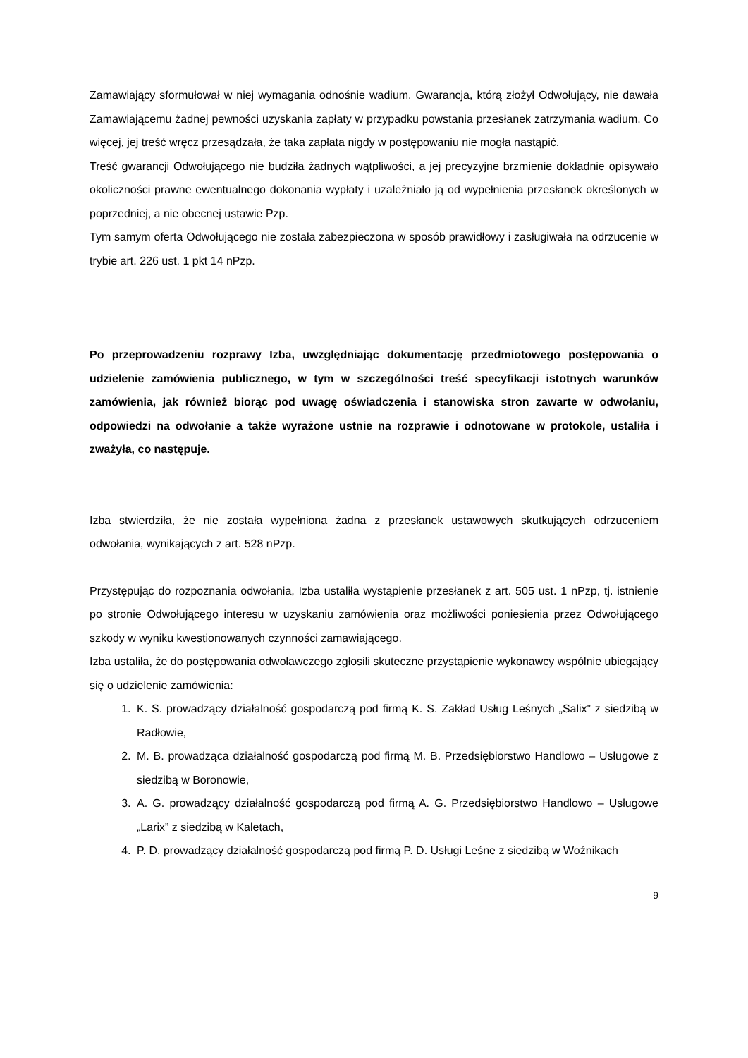Zamawiający sformułował w niej wymagania odnośnie wadium. Gwarancja, którą złożył Odwołujący, nie dawała Zamawiającemu żadnej pewności uzyskania zapłaty w przypadku powstania przesłanek zatrzymania wadium. Co więcej, jej treść wręcz przesądzała, że taka zapłata nigdy w postępowaniu nie mogła nastąpić.
Treść gwarancji Odwołującego nie budziła żadnych wątpliwości, a jej precyzyjne brzmienie dokładnie opisywało okoliczności prawne ewentualnego dokonania wypłaty i uzależniało ją od wypełnienia przesłanek określonych w poprzedniej, a nie obecnej ustawie Pzp.
Tym samym oferta Odwołującego nie została zabezpieczona w sposób prawidłowy i zasługiwała na odrzucenie w trybie art. 226 ust. 1 pkt 14 nPzp.
Po przeprowadzeniu rozprawy Izba, uwzględniając dokumentację przedmiotowego postępowania o udzielenie zamówienia publicznego, w tym w szczególności treść specyfikacji istotnych warunków zamówienia, jak również biorąc pod uwagę oświadczenia i stanowiska stron zawarte w odwołaniu, odpowiedzi na odwołanie a także wyrażone ustnie na rozprawie i odnotowane w protokole, ustaliła i zważyła, co następuje.
Izba stwierdziła, że nie została wypełniona żadna z przesłanek ustawowych skutkujących odrzuceniem odwołania, wynikających z art. 528 nPzp.
Przystępując do rozpoznania odwołania, Izba ustaliła wystąpienie przesłanek z art. 505 ust. 1 nPzp, tj. istnienie po stronie Odwołującego interesu w uzyskaniu zamówienia oraz możliwości poniesienia przez Odwołującego szkody w wyniku kwestionowanych czynności zamawiającego.
Izba ustaliła, że do postępowania odwoławczego zgłosili skuteczne przystąpienie wykonawcy wspólnie ubiegający się o udzielenie zamówienia:
1. K. S. prowadzący działalność gospodarczą pod firmą K. S. Zakład Usług Leśnych „Salix” z siedzibą w Radłowie,
2. M. B. prowadząca działalność gospodarczą pod firmą M. B. Przedsiębiorstwo Handlowo – Usługowe z siedzibą w Boronowie,
3. A. G. prowadzący działalność gospodarczą pod firmą A. G. Przedsiębiorstwo Handlowo – Usługowe „Larix” z siedzibą w Kaletach,
4. P. D. prowadzący działalność gospodarczą pod firmą P. D. Usługi Leśne z siedzibą w Woźnikach
9